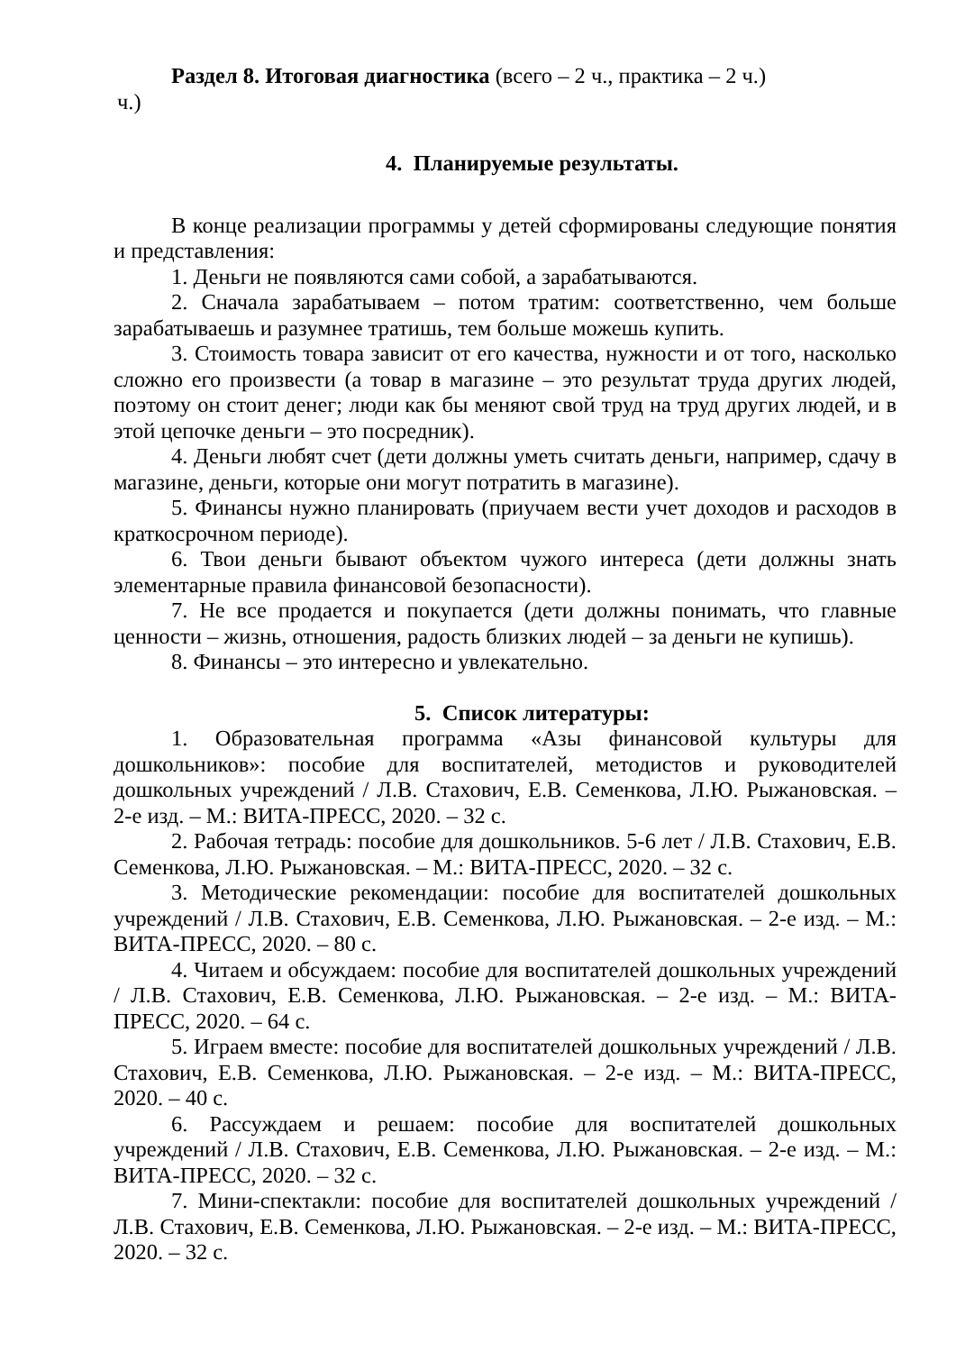Раздел 8. Итоговая диагностика (всего – 2 ч., практика – 2 ч.)
ч.)
4. Планируемые результаты.
В конце реализации программы у детей сформированы следующие понятия и представления:
1. Деньги не появляются сами собой, а зарабатываются.
2. Сначала зарабатываем – потом тратим: соответственно, чем больше зарабатываешь и разумнее тратишь, тем больше можешь купить.
3. Стоимость товара зависит от его качества, нужности и от того, насколько сложно его произвести (а товар в магазине – это результат труда других людей, поэтому он стоит денег; люди как бы меняют свой труд на труд других людей, и в этой цепочке деньги – это посредник).
4. Деньги любят счет (дети должны уметь считать деньги, например, сдачу в магазине, деньги, которые они могут потратить в магазине).
5. Финансы нужно планировать (приучаем вести учет доходов и расходов в краткосрочном периоде).
6. Твои деньги бывают объектом чужого интереса (дети должны знать элементарные правила финансовой безопасности).
7. Не все продается и покупается (дети должны понимать, что главные ценности – жизнь, отношения, радость близких людей – за деньги не купишь).
8. Финансы – это интересно и увлекательно.
5. Список литературы:
1. Образовательная программа «Азы финансовой культуры для дошкольников»: пособие для воспитателей, методистов и руководителей дошкольных учреждений / Л.В. Стахович, Е.В. Семенкова, Л.Ю. Рыжановская. – 2-е изд. – М.: ВИТА-ПРЕСС, 2020. – 32 с.
2. Рабочая тетрадь: пособие для дошкольников. 5-6 лет / Л.В. Стахович, Е.В. Семенкова, Л.Ю. Рыжановская. – М.: ВИТА-ПРЕСС, 2020. – 32 с.
3. Методические рекомендации: пособие для воспитателей дошкольных учреждений / Л.В. Стахович, Е.В. Семенкова, Л.Ю. Рыжановская. – 2-е изд. – М.: ВИТА-ПРЕСС, 2020. – 80 с.
4. Читаем и обсуждаем: пособие для воспитателей дошкольных учреждений / Л.В. Стахович, Е.В. Семенкова, Л.Ю. Рыжановская. – 2-е изд. – М.: ВИТА-ПРЕСС, 2020. – 64 с.
5. Играем вместе: пособие для воспитателей дошкольных учреждений / Л.В. Стахович, Е.В. Семенкова, Л.Ю. Рыжановская. – 2-е изд. – М.: ВИТА-ПРЕСС, 2020. – 40 с.
6. Рассуждаем и решаем: пособие для воспитателей дошкольных учреждений / Л.В. Стахович, Е.В. Семенкова, Л.Ю. Рыжановская. – 2-е изд. – М.: ВИТА-ПРЕСС, 2020. – 32 с.
7. Мини-спектакли: пособие для воспитателей дошкольных учреждений / Л.В. Стахович, Е.В. Семенкова, Л.Ю. Рыжановская. – 2-е изд. – М.: ВИТА-ПРЕСС, 2020. – 32 с.